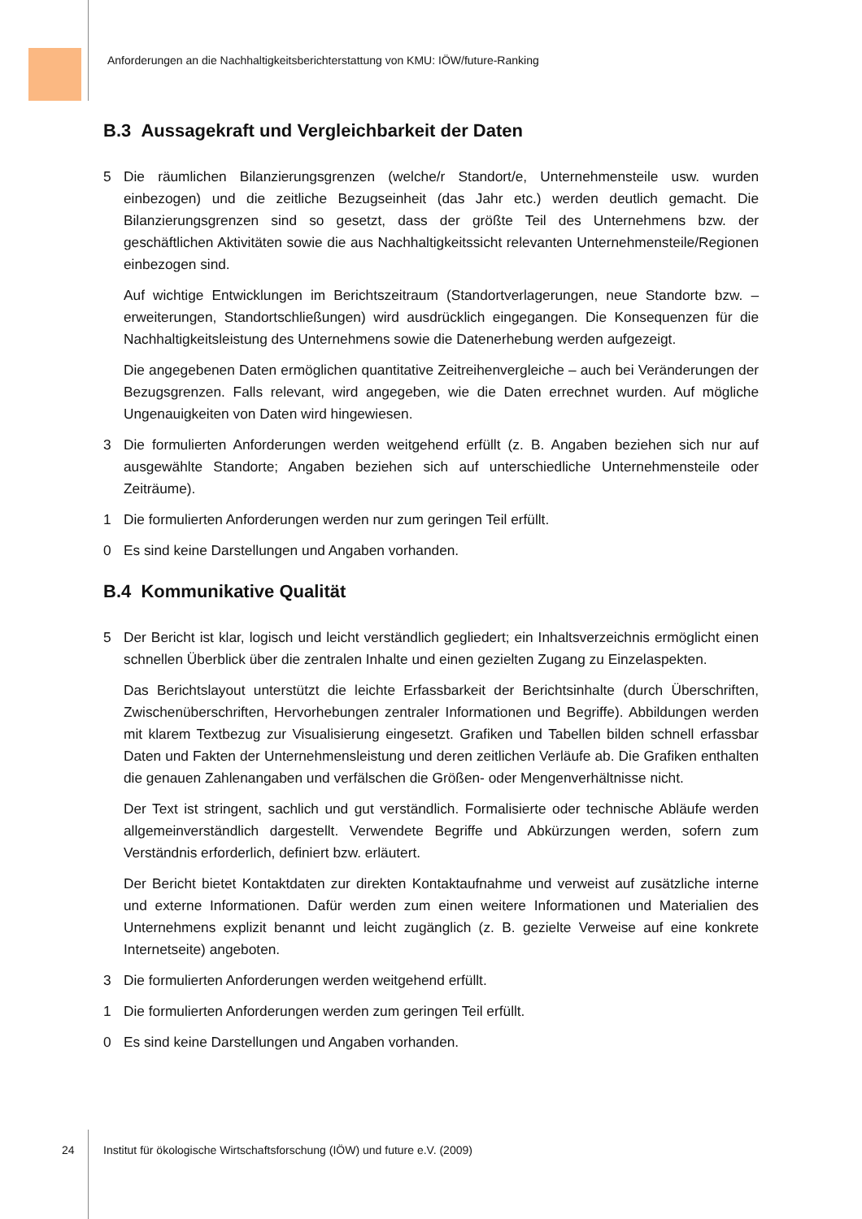Anforderungen an die Nachhaltigkeitsberichterstattung von KMU: IÖW/future-Ranking
B.3 Aussagekraft und Vergleichbarkeit der Daten
5 Die räumlichen Bilanzierungsgrenzen (welche/r Standort/e, Unternehmensteile usw. wurden einbezogen) und die zeitliche Bezugseinheit (das Jahr etc.) werden deutlich gemacht. Die Bilanzierungsgrenzen sind so gesetzt, dass der größte Teil des Unternehmens bzw. der geschäftlichen Aktivitäten sowie die aus Nachhaltigkeitssicht relevanten Unternehmensteile/Regionen einbezogen sind.
Auf wichtige Entwicklungen im Berichtszeitraum (Standortverlagerungen, neue Standorte bzw. –erweiterungen, Standortschließungen) wird ausdrücklich eingegangen. Die Konsequenzen für die Nachhaltigkeitsleistung des Unternehmens sowie die Datenerhebung werden aufgezeigt.
Die angegebenen Daten ermöglichen quantitative Zeitreihenvergleiche – auch bei Veränderungen der Bezugsgrenzen. Falls relevant, wird angegeben, wie die Daten errechnet wurden. Auf mögliche Ungenauigkeiten von Daten wird hingewiesen.
3 Die formulierten Anforderungen werden weitgehend erfüllt (z. B. Angaben beziehen sich nur auf ausgewählte Standorte; Angaben beziehen sich auf unterschiedliche Unternehmensteile oder Zeiträume).
1 Die formulierten Anforderungen werden nur zum geringen Teil erfüllt.
0 Es sind keine Darstellungen und Angaben vorhanden.
B.4 Kommunikative Qualität
5 Der Bericht ist klar, logisch und leicht verständlich gegliedert; ein Inhaltsverzeichnis ermöglicht einen schnellen Überblick über die zentralen Inhalte und einen gezielten Zugang zu Einzelaspekten.
Das Berichtslayout unterstützt die leichte Erfassbarkeit der Berichtsinhalte (durch Überschriften, Zwischenüberschriften, Hervorhebungen zentraler Informationen und Begriffe). Abbildungen werden mit klarem Textbezug zur Visualisierung eingesetzt. Grafiken und Tabellen bilden schnell erfassbar Daten und Fakten der Unternehmensleistung und deren zeitlichen Verläufe ab. Die Grafiken enthalten die genauen Zahlenangaben und verfälschen die Größen- oder Mengenverhältnisse nicht.
Der Text ist stringent, sachlich und gut verständlich. Formalisierte oder technische Abläufe werden allgemeinverständlich dargestellt. Verwendete Begriffe und Abkürzungen werden, sofern zum Verständnis erforderlich, definiert bzw. erläutert.
Der Bericht bietet Kontaktdaten zur direkten Kontaktaufnahme und verweist auf zusätzliche interne und externe Informationen. Dafür werden zum einen weitere Informationen und Materialien des Unternehmens explizit benannt und leicht zugänglich (z. B. gezielte Verweise auf eine konkrete Internetseite) angeboten.
3 Die formulierten Anforderungen werden weitgehend erfüllt.
1 Die formulierten Anforderungen werden zum geringen Teil erfüllt.
0 Es sind keine Darstellungen und Angaben vorhanden.
24 Institut für ökologische Wirtschaftsforschung (IÖW) und future e.V. (2009)